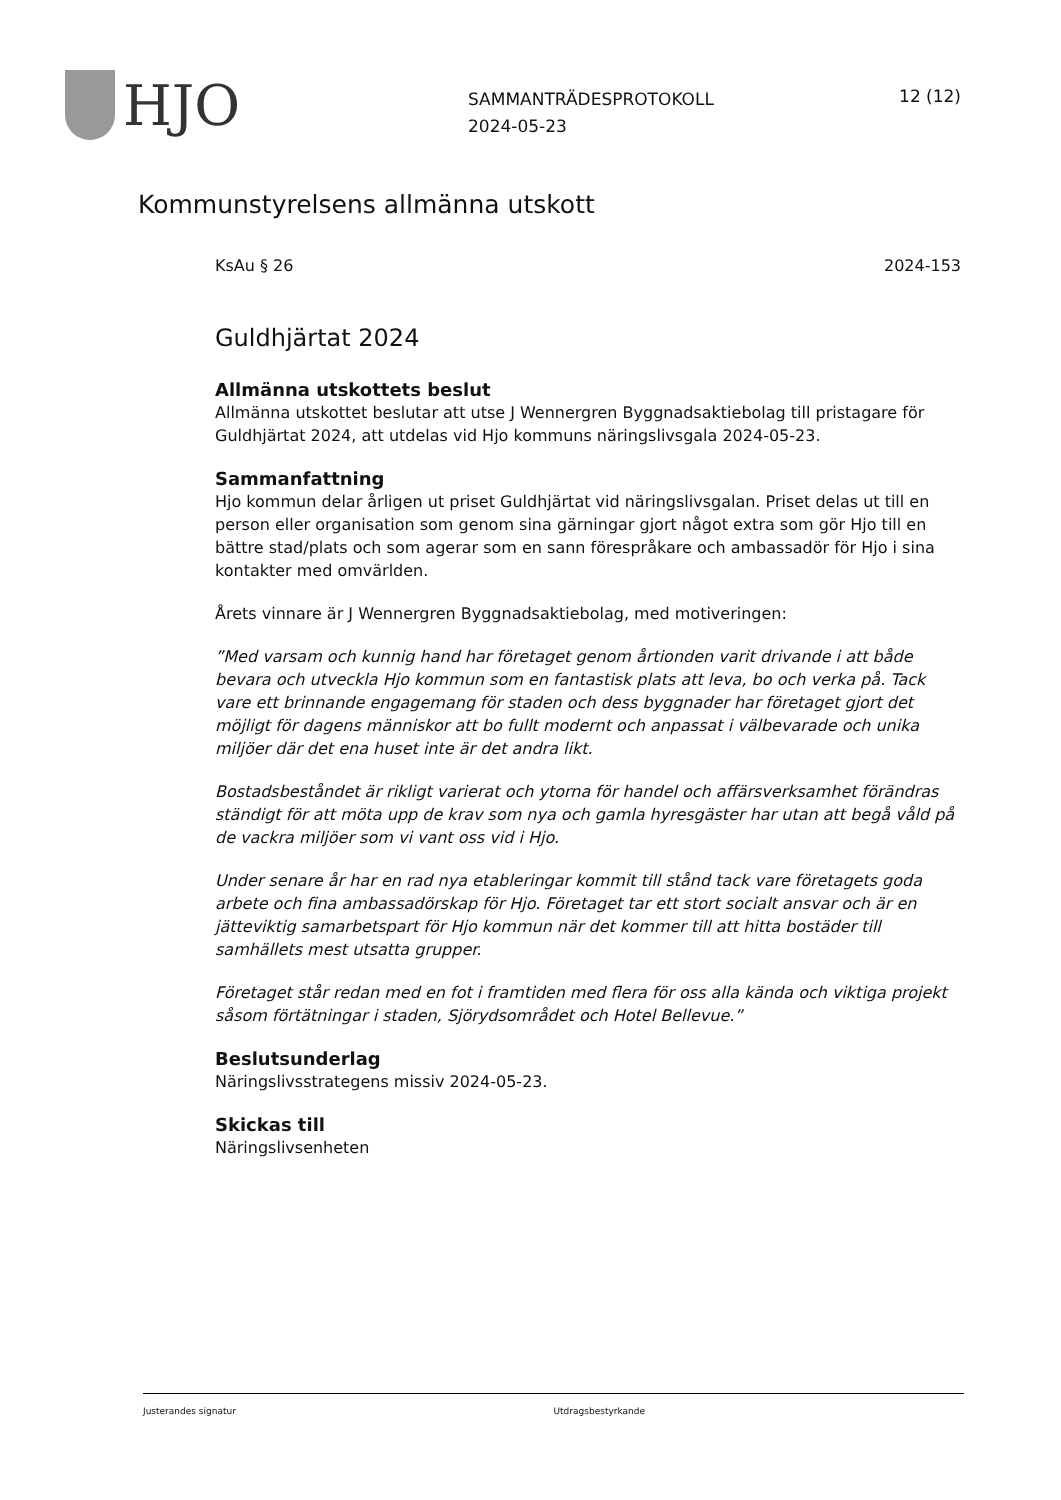HJO
SAMMANTRÄDESPROTOKOLL
2024-05-23
12 (12)
Kommunstyrelsens allmänna utskott
KsAu § 26 2024-153
Guldhjärtat 2024
Allmänna utskottets beslut
Allmänna utskottet beslutar att utse J Wennergren Byggnadsaktiebolag till pristagare för Guldhjärtat 2024, att utdelas vid Hjo kommuns näringslivsgala 2024-05-23.
Sammanfattning
Hjo kommun delar årligen ut priset Guldhjärtat vid näringslivsgalan. Priset delas ut till en person eller organisation som genom sina gärningar gjort något extra som gör Hjo till en bättre stad/plats och som agerar som en sann förespråkare och ambassadör för Hjo i sina kontakter med omvärlden.
Årets vinnare är J Wennergren Byggnadsaktiebolag, med motiveringen:
”Med varsam och kunnig hand har företaget genom årtionden varit drivande i att både bevara och utveckla Hjo kommun som en fantastisk plats att leva, bo och verka på. Tack vare ett brinnande engagemang för staden och dess byggnader har företaget gjort det möjligt för dagens människor att bo fullt modernt och anpassat i välbevarade och unika miljöer där det ena huset inte är det andra likt.
Bostadsbeståndet är rikligt varierat och ytorna för handel och affärsverksamhet förändras ständigt för att möta upp de krav som nya och gamla hyresgäster har utan att begå våld på de vackra miljöer som vi vant oss vid i Hjo.
Under senare år har en rad nya etableringar kommit till stånd tack vare företagets goda arbete och fina ambassadörskap för Hjo. Företaget tar ett stort socialt ansvar och är en jätteviktig samarbetspart för Hjo kommun när det kommer till att hitta bostäder till samhällets mest utsatta grupper.
Företaget står redan med en fot i framtiden med flera för oss alla kända och viktiga projekt såsom förtätningar i staden, Sjörydsområdet och Hotel Bellevue.”
Beslutsunderlag
Näringslivsstrategens missiv 2024-05-23.
Skickas till
Näringslivsenheten
Justerandes signatur Utdragsbestyrkande